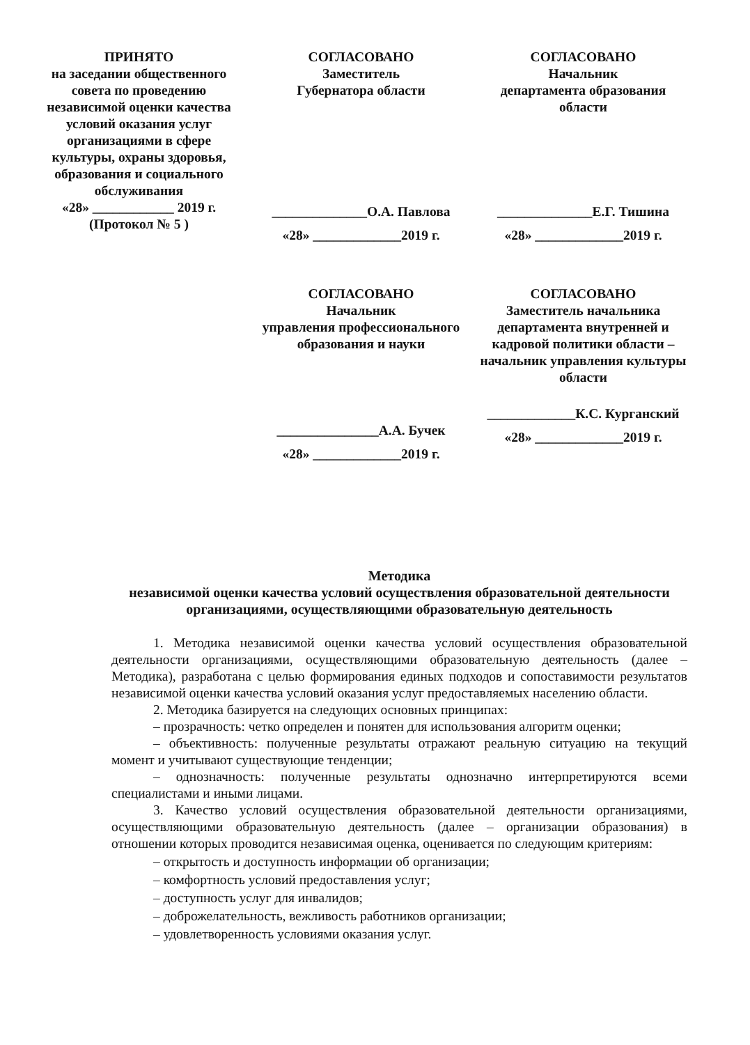ПРИНЯТО
на заседании общественного совета по проведению независимой оценки качества условий оказания услуг организациями в сфере культуры, охраны здоровья, образования и социального обслуживания
«28» ____________ 2019 г.
(Протокол № 5 )
СОГЛАСОВАНО
Заместитель
Губернатора области
______________О.А. Павлова
«28» _____________2019 г.
СОГЛАСОВАНО
Начальник
департамента образования области
______________Е.Г. Тишина
«28» _____________2019 г.
СОГЛАСОВАНО
Начальник
управления профессионального образования и науки
_______________А.А. Бучек
«28» _____________2019 г.
СОГЛАСОВАНО
Заместитель начальника департамента внутренней и кадровой политики области – начальник управления культуры области
_____________К.С. Курганский
«28» _____________2019 г.
Методика
независимой оценки качества условий осуществления образовательной деятельности организациями, осуществляющими образовательную деятельность
1. Методика независимой оценки качества условий осуществления образовательной деятельности организациями, осуществляющими образовательную деятельность (далее – Методика), разработана с целью формирования единых подходов и сопоставимости результатов независимой оценки качества условий оказания услуг предоставляемых населению области.
2. Методика базируется на следующих основных принципах:
– прозрачность: четко определен и понятен для использования алгоритм оценки;
– объективность: полученные результаты отражают реальную ситуацию на текущий момент и учитывают существующие тенденции;
– однозначность: полученные результаты однозначно интерпретируются всеми специалистами и иными лицами.
3. Качество условий осуществления образовательной деятельности организациями, осуществляющими образовательную деятельность (далее – организации образования) в отношении которых проводится независимая оценка, оценивается по следующим критериям:
– открытость и доступность информации об организации;
– комфортность условий предоставления услуг;
– доступность услуг для инвалидов;
– доброжелательность, вежливость работников организации;
– удовлетворенность условиями оказания услуг.